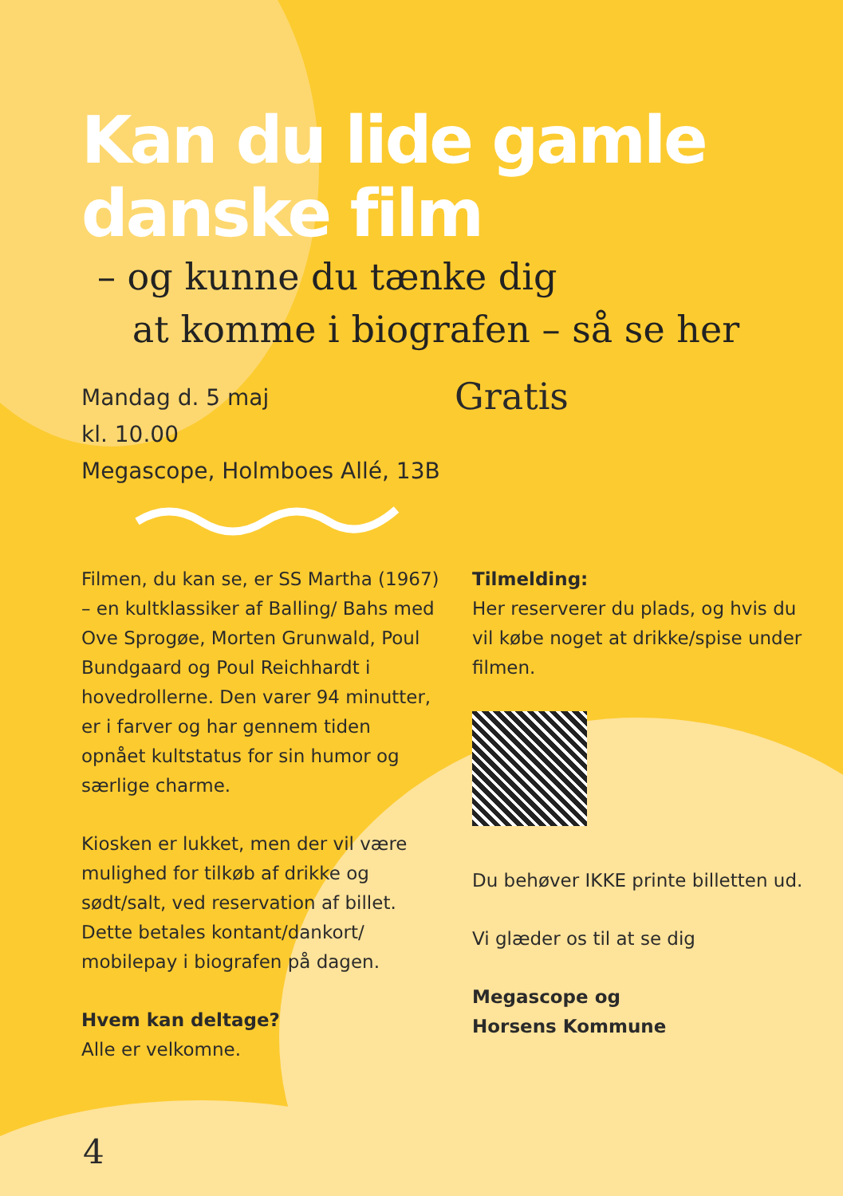Kan du lide gamle
danske film
– og kunne du tænke dig
at komme i biografen – så se her
Mandag d. 5 maj
kl. 10.00
Megascope, Holmboes Allé, 13B
Gratis
Filmen, du kan se, er SS Martha (1967) – en kultklassiker af Balling/ Bahs med Ove Sprogøe, Morten Grunwald, Poul Bundgaard og Poul Reichhardt i hovedrollerne. Den varer 94 minutter, er i farver og har gennem tiden opnået kultstatus for sin humor og særlige charme.
Kiosken er lukket, men der vil være mulighed for tilkøb af drikke og sødt/salt, ved reservation af billet. Dette betales kontant/dankort/ mobilepay i biografen på dagen.
Hvem kan deltage?
Alle er velkomne.
Tilmelding:
Her reserverer du plads, og hvis du vil købe noget at drikke/spise under filmen.
Du behøver IKKE printe billetten ud.
Vi glæder os til at se dig
Megascope og
Horsens Kommune
4